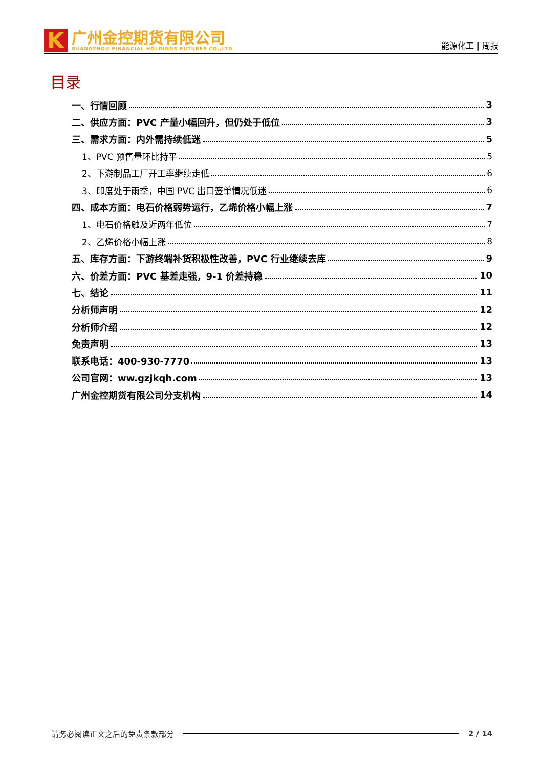K
广州金控期货有限公司
GUANGZHOU FINANCIAL HOLDINGS FUTURES CO.,LTD
能源化工 | 周报
目录
一、行情回顾 3
二、供应方面：PVC 产量小幅回升，但仍处于低位 3
三、需求方面：内外需持续低迷 5
1、PVC 预售量环比持平 5
2、下游制品工厂开工率继续走低 6
3、印度处于雨季，中国 PVC 出口签单情况低迷 6
四、成本方面：电石价格弱势运行，乙烯价格小幅上涨 7
1、电石价格触及近两年低位 7
2、乙烯价格小幅上涨 8
五、库存方面：下游终端补货积极性改善，PVC 行业继续去库 9
六、价差方面：PVC 基差走强，9-1 价差持稳 10
七、结论 11
分析师声明 12
分析师介绍 12
免责声明 13
联系电话：400-930-7770 13
公司官网：ww.gzjkqh.com 13
广州金控期货有限公司分支机构 14
请务必阅读正文之后的免责条款部分 2 / 14